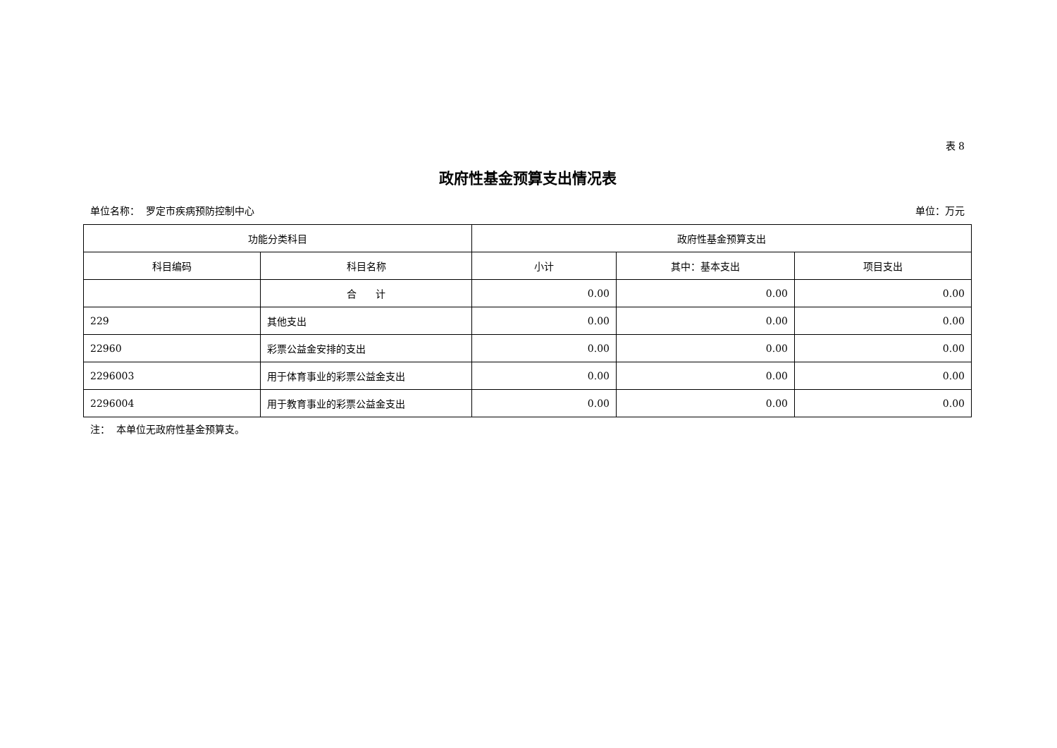表 8
政府性基金预算支出情况表
单位名称： 罗定市疾病预防控制中心 单位：万元
| 功能分类科目 | | 政府性基金预算支出 | | |
| --- | --- | --- | --- | --- |
| 科目编码 | 科目名称 | 小计 | 其中：基本支出 | 项目支出 |
| | 合 计 | 0.00 | 0.00 | 0.00 |
| 229 | 其他支出 | 0.00 | 0.00 | 0.00 |
| 22960 | 彩票公益金安排的支出 | 0.00 | 0.00 | 0.00 |
| 2296003 | 用于体育事业的彩票公益金支出 | 0.00 | 0.00 | 0.00 |
| 2296004 | 用于教育事业的彩票公益金支出 | 0.00 | 0.00 | 0.00 |
注： 本单位无政府性基金预算支。